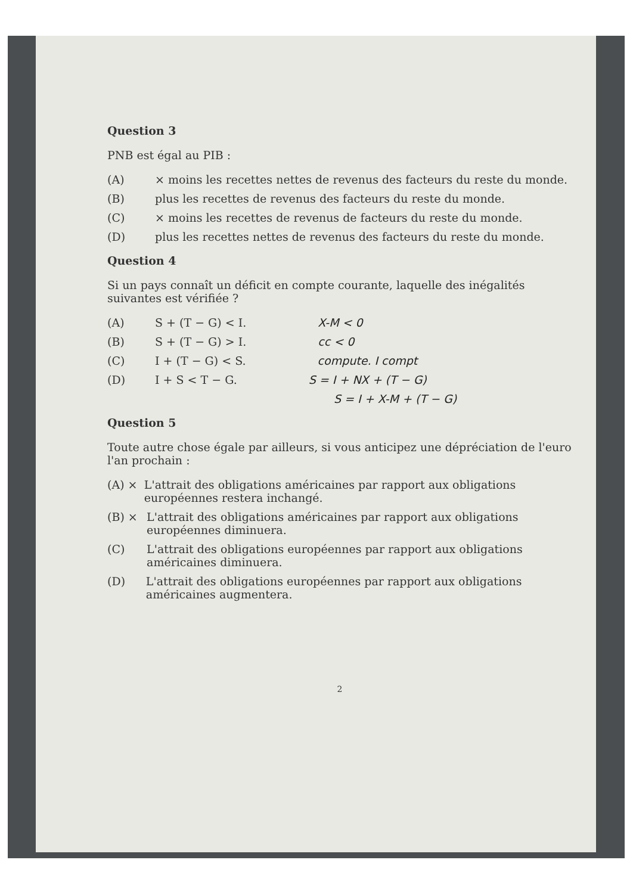Question 3
PNB est égal au PIB :
(A) × moins les recettes nettes de revenus des facteurs du reste du monde.
(B) plus les recettes de revenus des facteurs du reste du monde.
(C) × moins les recettes de revenus de facteurs du reste du monde.
(D) plus les recettes nettes de revenus des facteurs du reste du monde.
Question 4
Si un pays connaît un déficit en compte courante, laquelle des inégalités suivantes est vérifiée ?
(A) S + (T − G) < I. X-M < 0
(B) S + (T − G) > I. cc < 0
(C) I + (T − G) < S. compute. I compt
(D) I + S < T − G. S = I + NX + (T − G)
S = I + X-M + (T − G)
Question 5
Toute autre chose égale par ailleurs, si vous anticipez une dépréciation de l'euro l'an prochain :
(A) × L'attrait des obligations américaines par rapport aux obligations européennes restera inchangé.
(B) × L'attrait des obligations américaines par rapport aux obligations européennes diminuera.
(C) L'attrait des obligations européennes par rapport aux obligations américaines diminuera.
(D) L'attrait des obligations européennes par rapport aux obligations américaines augmentera.
2